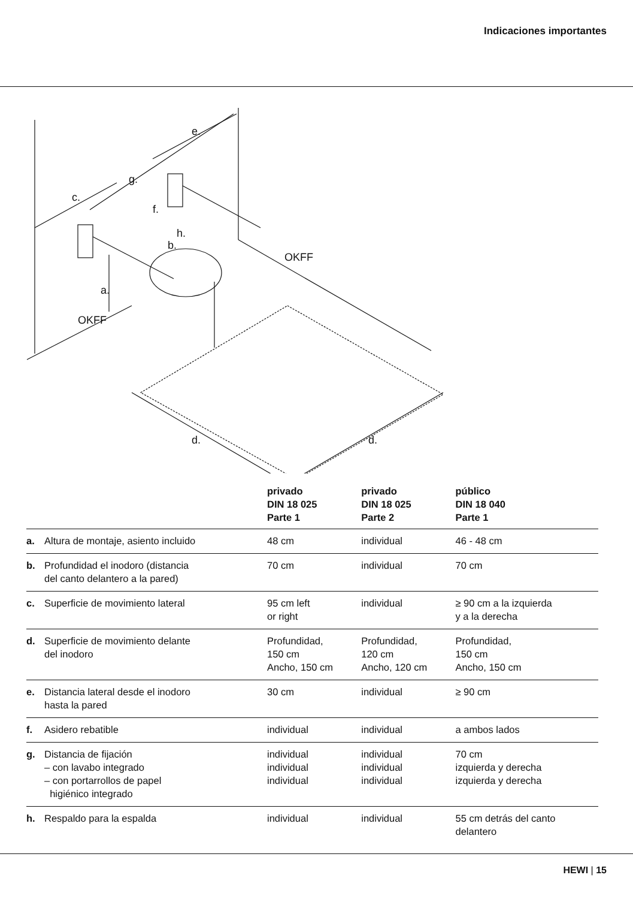Indicaciones importantes
c.
g.
e.
f.
h.
b.
a.
OKFF
OKFF
d.
d.
| | | privado DIN 18 025 Parte 1 | privado DIN 18 025 Parte 2 | público DIN 18 040 Parte 1 |
| --- | --- | --- | --- | --- |
| a. | Altura de montaje, asiento incluido | 48 cm | individual | 46 - 48 cm |
| b. | Profundidad el inodoro (distancia del canto delantero a la pared) | 70 cm | individual | 70 cm |
| c. | Superficie de movimiento lateral | 95 cm left or right | individual | ≥ 90 cm a la izquierda y a la derecha |
| d. | Superficie de movimiento delante del inodoro | Profundidad, 150 cm Ancho, 150 cm | Profundidad, 120 cm Ancho, 120 cm | Profundidad, 150 cm Ancho, 150 cm |
| e. | Distancia lateral desde el inodoro hasta la pared | 30 cm | individual | ≥ 90 cm |
| f. | Asidero rebatible | individual | individual | a ambos lados |
| g. | Distancia de fijación – con lavabo integrado – con portarrollos de papel higiénico integrado | individual individual individual | individual individual individual | 70 cm izquierda y derecha izquierda y derecha |
| h. | Respaldo para la espalda | individual | individual | 55 cm detrás del canto delantero |
HEWI | 15